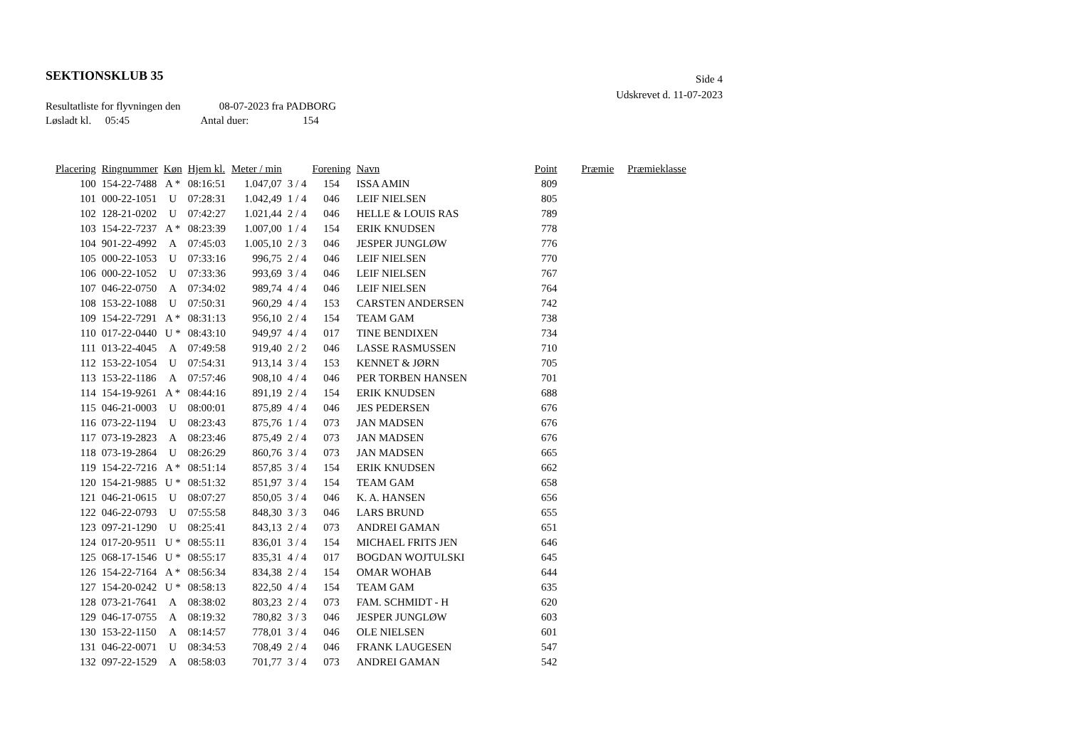SEKTIONSKLUB 35
Side 4
Udskrevet d. 11-07-2023
Resultatliste for flyvningen den 08-07-2023 fra PADBORG
Løsladt kl. 05:45 Antal duer: 154
| Placering | Ringnummer | Køn | Hjem kl. | Meter / min | | Forening | Navn | Point | Præmie | Præmieklasse |
| --- | --- | --- | --- | --- | --- | --- | --- | --- | --- | --- |
| 100 | 154-22-7488 | A * | 08:16:51 | 1.047,07 | 3 / 4 | 154 | ISSA AMIN | 809 | | |
| 101 | 000-22-1051 | U | 07:28:31 | 1.042,49 | 1 / 4 | 046 | LEIF NIELSEN | 805 | | |
| 102 | 128-21-0202 | U | 07:42:27 | 1.021,44 | 2 / 4 | 046 | HELLE & LOUIS RAS | 789 | | |
| 103 | 154-22-7237 | A * | 08:23:39 | 1.007,00 | 1 / 4 | 154 | ERIK KNUDSEN | 778 | | |
| 104 | 901-22-4992 | A | 07:45:03 | 1.005,10 | 2 / 3 | 046 | JESPER JUNGLØW | 776 | | |
| 105 | 000-22-1053 | U | 07:33:16 | 996,75 | 2 / 4 | 046 | LEIF NIELSEN | 770 | | |
| 106 | 000-22-1052 | U | 07:33:36 | 993,69 | 3 / 4 | 046 | LEIF NIELSEN | 767 | | |
| 107 | 046-22-0750 | A | 07:34:02 | 989,74 | 4 / 4 | 046 | LEIF NIELSEN | 764 | | |
| 108 | 153-22-1088 | U | 07:50:31 | 960,29 | 4 / 4 | 153 | CARSTEN ANDERSEN | 742 | | |
| 109 | 154-22-7291 | A * | 08:31:13 | 956,10 | 2 / 4 | 154 | TEAM GAM | 738 | | |
| 110 | 017-22-0440 | U * | 08:43:10 | 949,97 | 4 / 4 | 017 | TINE BENDIXEN | 734 | | |
| 111 | 013-22-4045 | A | 07:49:58 | 919,40 | 2 / 2 | 046 | LASSE RASMUSSEN | 710 | | |
| 112 | 153-22-1054 | U | 07:54:31 | 913,14 | 3 / 4 | 153 | KENNET & JØRN | 705 | | |
| 113 | 153-22-1186 | A | 07:57:46 | 908,10 | 4 / 4 | 046 | PER TORBEN HANSEN | 701 | | |
| 114 | 154-19-9261 | A * | 08:44:16 | 891,19 | 2 / 4 | 154 | ERIK KNUDSEN | 688 | | |
| 115 | 046-21-0003 | U | 08:00:01 | 875,89 | 4 / 4 | 046 | JES PEDERSEN | 676 | | |
| 116 | 073-22-1194 | U | 08:23:43 | 875,76 | 1 / 4 | 073 | JAN MADSEN | 676 | | |
| 117 | 073-19-2823 | A | 08:23:46 | 875,49 | 2 / 4 | 073 | JAN MADSEN | 676 | | |
| 118 | 073-19-2864 | U | 08:26:29 | 860,76 | 3 / 4 | 073 | JAN MADSEN | 665 | | |
| 119 | 154-22-7216 | A * | 08:51:14 | 857,85 | 3 / 4 | 154 | ERIK KNUDSEN | 662 | | |
| 120 | 154-21-9885 | U * | 08:51:32 | 851,97 | 3 / 4 | 154 | TEAM GAM | 658 | | |
| 121 | 046-21-0615 | U | 08:07:27 | 850,05 | 3 / 4 | 046 | K. A. HANSEN | 656 | | |
| 122 | 046-22-0793 | U | 07:55:58 | 848,30 | 3 / 3 | 046 | LARS BRUND | 655 | | |
| 123 | 097-21-1290 | U | 08:25:41 | 843,13 | 2 / 4 | 073 | ANDREI GAMAN | 651 | | |
| 124 | 017-20-9511 | U * | 08:55:11 | 836,01 | 3 / 4 | 154 | MICHAEL FRITS JEN | 646 | | |
| 125 | 068-17-1546 | U * | 08:55:17 | 835,31 | 4 / 4 | 017 | BOGDAN WOJTULSKI | 645 | | |
| 126 | 154-22-7164 | A * | 08:56:34 | 834,38 | 2 / 4 | 154 | OMAR WOHAB | 644 | | |
| 127 | 154-20-0242 | U * | 08:58:13 | 822,50 | 4 / 4 | 154 | TEAM GAM | 635 | | |
| 128 | 073-21-7641 | A | 08:38:02 | 803,23 | 2 / 4 | 073 | FAM. SCHMIDT - H | 620 | | |
| 129 | 046-17-0755 | A | 08:19:32 | 780,82 | 3 / 3 | 046 | JESPER JUNGLØW | 603 | | |
| 130 | 153-22-1150 | A | 08:14:57 | 778,01 | 3 / 4 | 046 | OLE NIELSEN | 601 | | |
| 131 | 046-22-0071 | U | 08:34:53 | 708,49 | 2 / 4 | 046 | FRANK LAUGESEN | 547 | | |
| 132 | 097-22-1529 | A | 08:58:03 | 701,77 | 3 / 4 | 073 | ANDREI GAMAN | 542 | | |